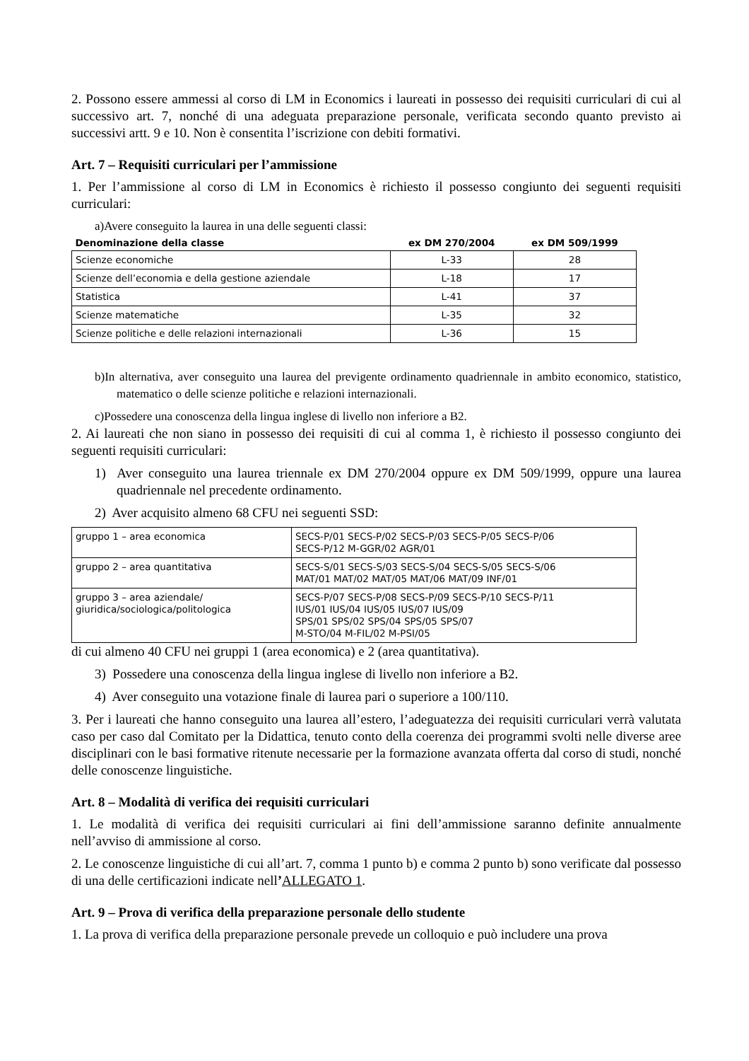2. Possono essere ammessi al corso di LM in Economics i laureati in possesso dei requisiti curriculari di cui al successivo art. 7, nonché di una adeguata preparazione personale, verificata secondo quanto previsto ai successivi artt. 9 e 10. Non è consentita l’iscrizione con debiti formativi.
Art. 7 – Requisiti curriculari per l’ammissione
1. Per l’ammissione al corso di LM in Economics è richiesto il possesso congiunto dei seguenti requisiti curriculari:
a)Avere conseguito la laurea in una delle seguenti classi:
| Denominazione della classe | ex DM 270/2004 | ex DM 509/1999 |
| --- | --- | --- |
| Scienze economiche | L-33 | 28 |
| Scienze dell’economia e della gestione aziendale | L-18 | 17 |
| Statistica | L-41 | 37 |
| Scienze matematiche | L-35 | 32 |
| Scienze politiche e delle relazioni internazionali | L-36 | 15 |
b)In alternativa, aver conseguito una laurea del previgente ordinamento quadriennale in ambito economico, statistico, matematico o delle scienze politiche e relazioni internazionali.
c)Possedere una conoscenza della lingua inglese di livello non inferiore a B2.
2. Ai laureati che non siano in possesso dei requisiti di cui al comma 1, è richiesto il possesso congiunto dei seguenti requisiti curriculari:
1) Aver conseguito una laurea triennale ex DM 270/2004 oppure ex DM 509/1999, oppure una laurea quadriennale nel precedente ordinamento.
2) Aver acquisito almeno 68 CFU nei seguenti SSD:
| gruppo 1 – area economica | SECS-P/01 SECS-P/02 SECS-P/03 SECS-P/05 SECS-P/06 SECS-P/12 M-GGR/02 AGR/01 |
| gruppo 2 – area quantitativa | SECS-S/01 SECS-S/03 SECS-S/04 SECS-S/05 SECS-S/06 MAT/01 MAT/02 MAT/05 MAT/06 MAT/09 INF/01 |
| gruppo 3 – area aziendale/ giuridica/sociologica/politologica | SECS-P/07 SECS-P/08 SECS-P/09 SECS-P/10 SECS-P/11 IUS/01 IUS/04 IUS/05 IUS/07 IUS/09 SPS/01 SPS/02 SPS/04 SPS/05 SPS/07 M-STO/04 M-FIL/02 M-PSI/05 |
di cui almeno 40 CFU nei gruppi 1 (area economica) e 2 (area quantitativa).
3) Possedere una conoscenza della lingua inglese di livello non inferiore a B2.
4) Aver conseguito una votazione finale di laurea pari o superiore a 100/110.
3. Per i laureati che hanno conseguito una laurea all’estero, l’adeguatezza dei requisiti curriculari verrà valutata caso per caso dal Comitato per la Didattica, tenuto conto della coerenza dei programmi svolti nelle diverse aree disciplinari con le basi formative ritenute necessarie per la formazione avanzata offerta dal corso di studi, nonché delle conoscenze linguistiche.
Art. 8 – Modalità di verifica dei requisiti curriculari
1. Le modalità di verifica dei requisiti curriculari ai fini dell’ammissione saranno definite annualmente nell’avviso di ammissione al corso.
2. Le conoscenze linguistiche di cui all’art. 7, comma 1 punto b) e comma 2 punto b) sono verificate dal possesso di una delle certificazioni indicate nell’ALLEGATO 1.
Art. 9 – Prova di verifica della preparazione personale dello studente
1. La prova di verifica della preparazione personale prevede un colloquio e può includere una prova